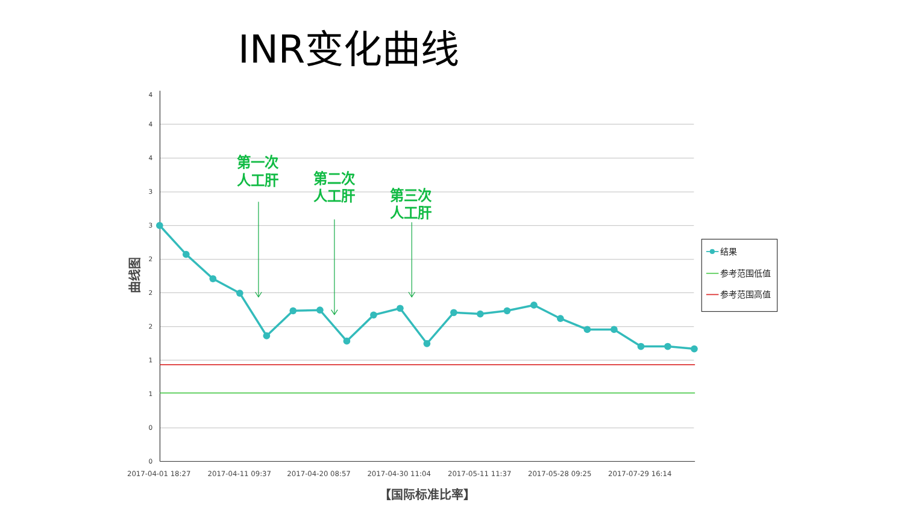INR变化曲线
4
4
4
3
3
2
2
2
1
1
0
0
2017-04-01 18:27
2017-04-11 09:37
2017-04-20 08:57
2017-04-30 11:04
2017-05-11 11:37
2017-05-28 09:25
2017-07-29 16:14
【国际标准比率】
曲线图
第一次
人工肝
第二次
人工肝
第三次
人工肝
结果
参考范围低值
参考范围高值